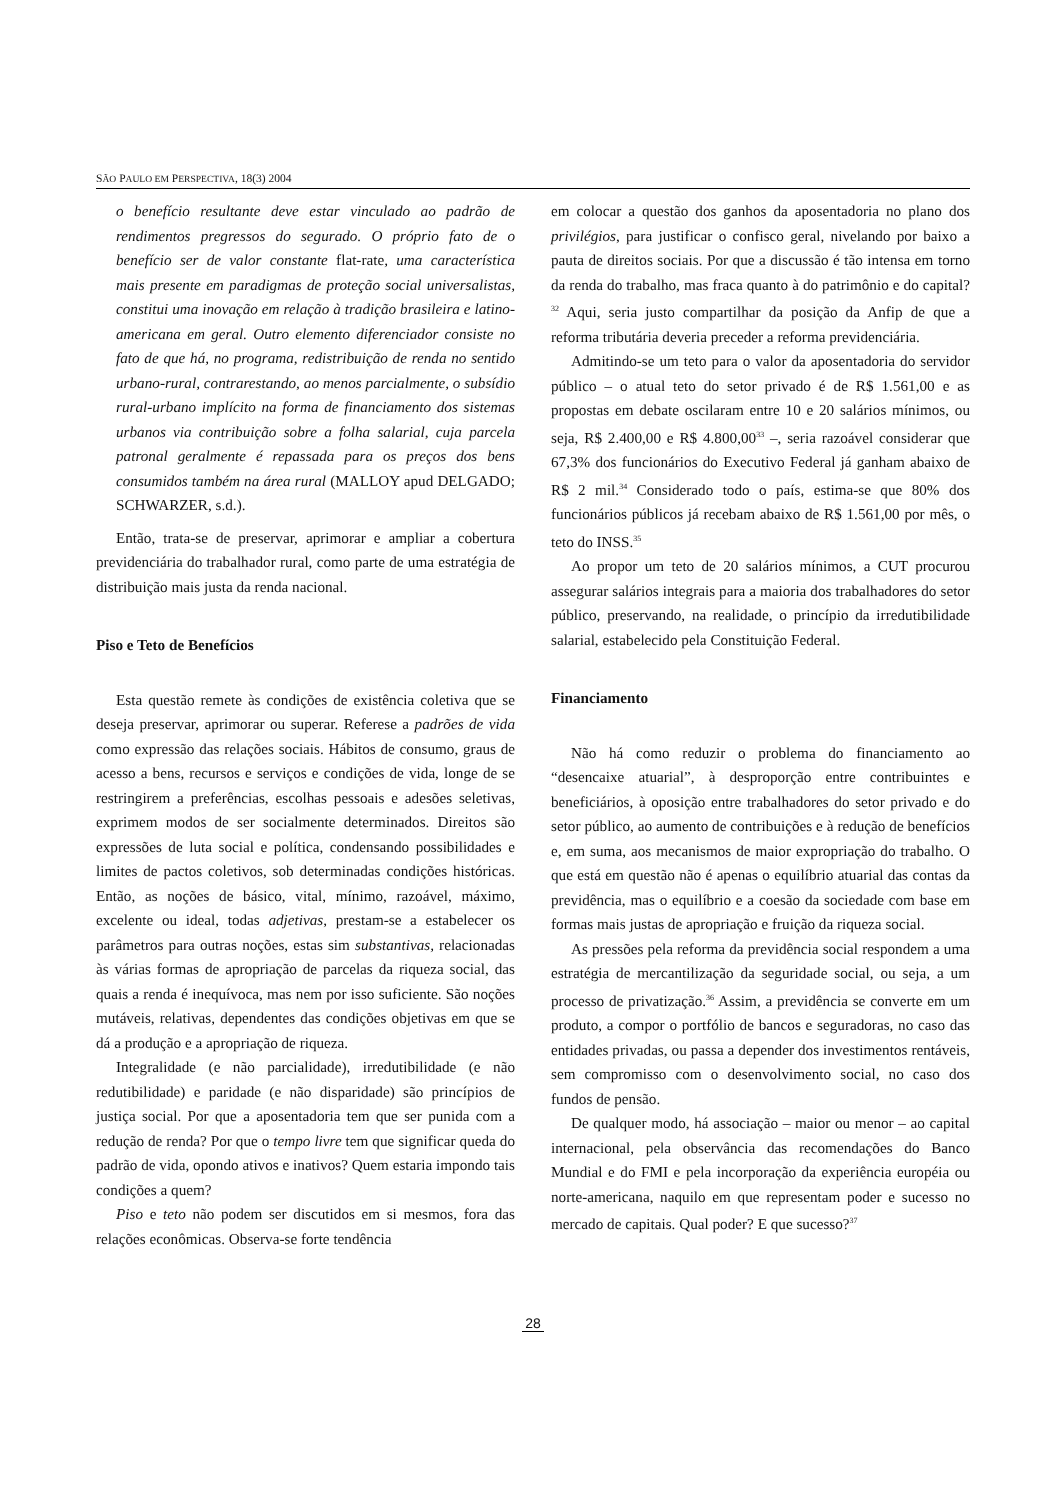SÃO PAULO EM PERSPECTIVA, 18(3) 2004
o benefício resultante deve estar vinculado ao padrão de rendimentos pregressos do segurado. O próprio fato de o benefício ser de valor constante flat-rate, uma característica mais presente em paradigmas de proteção social universalistas, constitui uma inovação em relação à tradição brasileira e latino-americana em geral. Outro elemento diferenciador consiste no fato de que há, no programa, redistribuição de renda no sentido urbano-rural, contrarestando, ao menos parcialmente, o subsídio rural-urbano implícito na forma de financiamento dos sistemas urbanos via contribuição sobre a folha salarial, cuja parcela patronal geralmente é repassada para os preços dos bens consumidos também na área rural (MALLOY apud DELGADO; SCHWARZER, s.d.).
Então, trata-se de preservar, aprimorar e ampliar a cobertura previdenciária do trabalhador rural, como parte de uma estratégia de distribuição mais justa da renda nacional.
Piso e Teto de Benefícios
Esta questão remete às condições de existência coletiva que se deseja preservar, aprimorar ou superar. Referese a padrões de vida como expressão das relações sociais. Hábitos de consumo, graus de acesso a bens, recursos e serviços e condições de vida, longe de se restringirem a preferências, escolhas pessoais e adesões seletivas, exprimem modos de ser socialmente determinados. Direitos são expressões de luta social e política, condensando possibilidades e limites de pactos coletivos, sob determinadas condições históricas. Então, as noções de básico, vital, mínimo, razoável, máximo, excelente ou ideal, todas adjetivas, prestam-se a estabelecer os parâmetros para outras noções, estas sim substantivas, relacionadas às várias formas de apropriação de parcelas da riqueza social, das quais a renda é inequívoca, mas nem por isso suficiente. São noções mutáveis, relativas, dependentes das condições objetivas em que se dá a produção e a apropriação de riqueza.
Integralidade (e não parcialidade), irredutibilidade (e não redutibilidade) e paridade (e não disparidade) são princípios de justiça social. Por que a aposentadoria tem que ser punida com a redução de renda? Por que o tempo livre tem que significar queda do padrão de vida, opondo ativos e inativos? Quem estaria impondo tais condições a quem?
Piso e teto não podem ser discutidos em si mesmos, fora das relações econômicas. Observa-se forte tendência
em colocar a questão dos ganhos da aposentadoria no plano dos privilégios, para justificar o confisco geral, nivelando por baixo a pauta de direitos sociais. Por que a discussão é tão intensa em torno da renda do trabalho, mas fraca quanto à do patrimônio e do capital?<sup>32</sup> Aqui, seria justo compartilhar da posição da Anfip de que a reforma tributária deveria preceder a reforma previdenciária.
Admitindo-se um teto para o valor da aposentadoria do servidor público – o atual teto do setor privado é de R$ 1.561,00 e as propostas em debate oscilaram entre 10 e 20 salários mínimos, ou seja, R$ 2.400,00 e R$ 4.800,00<sup>33</sup> –, seria razoável considerar que 67,3% dos funcionários do Executivo Federal já ganham abaixo de R$ 2 mil.<sup>34</sup> Considerado todo o país, estima-se que 80% dos funcionários públicos já recebam abaixo de R$ 1.561,00 por mês, o teto do INSS.<sup>35</sup>
Ao propor um teto de 20 salários mínimos, a CUT procurou assegurar salários integrais para a maioria dos trabalhadores do setor público, preservando, na realidade, o princípio da irredutibilidade salarial, estabelecido pela Constituição Federal.
Financiamento
Não há como reduzir o problema do financiamento ao “desencaixe atuarial”, à desproporção entre contribuintes e beneficiários, à oposição entre trabalhadores do setor privado e do setor público, ao aumento de contribuições e à redução de benefícios e, em suma, aos mecanismos de maior expropriação do trabalho. O que está em questão não é apenas o equilíbrio atuarial das contas da previdência, mas o equilíbrio e a coesão da sociedade com base em formas mais justas de apropriação e fruição da riqueza social.
As pressões pela reforma da previdência social respondem a uma estratégia de mercantilização da seguridade social, ou seja, a um processo de privatização.<sup>36</sup> Assim, a previdência se converte em um produto, a compor o portfólio de bancos e seguradoras, no caso das entidades privadas, ou passa a depender dos investimentos rentáveis, sem compromisso com o desenvolvimento social, no caso dos fundos de pensão.
De qualquer modo, há associação – maior ou menor – ao capital internacional, pela observância das recomendações do Banco Mundial e do FMI e pela incorporação da experiência européia ou norte-americana, naquilo em que representam poder e sucesso no mercado de capitais. Qual poder? E que sucesso?<sup>37</sup>
28